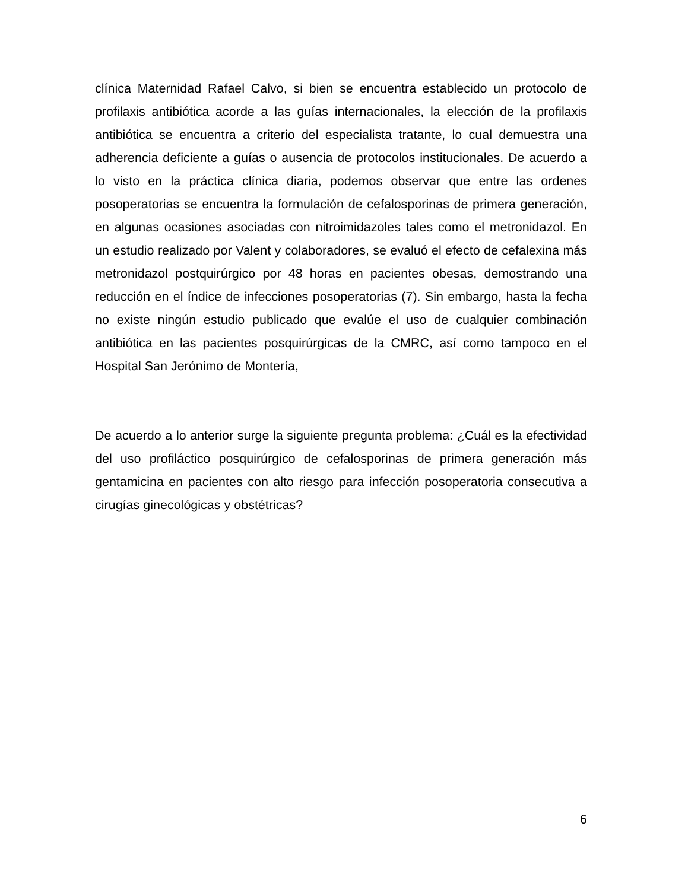clínica Maternidad Rafael Calvo, si bien se encuentra establecido un protocolo de profilaxis antibiótica acorde a las guías internacionales, la elección de la profilaxis antibiótica se encuentra a criterio del especialista tratante, lo cual demuestra una adherencia deficiente a guías o ausencia de protocolos institucionales. De acuerdo a lo visto en la práctica clínica diaria, podemos observar que entre las ordenes posoperatorias se encuentra la formulación de cefalosporinas de primera generación, en algunas ocasiones asociadas con nitroimidazoles tales como el metronidazol. En un estudio realizado por Valent y colaboradores, se evaluó el efecto de cefalexina más metronidazol postquirúrgico por 48 horas en pacientes obesas, demostrando una reducción en el índice de infecciones posoperatorias (7). Sin embargo, hasta la fecha no existe ningún estudio publicado que evalúe el uso de cualquier combinación antibiótica en las pacientes posquirúrgicas de la CMRC, así como tampoco en el Hospital San Jerónimo de Montería,
De acuerdo a lo anterior surge la siguiente pregunta problema: ¿Cuál es la efectividad del uso profiláctico posquirúrgico de cefalosporinas de primera generación más gentamicina en pacientes con alto riesgo para infección posoperatoria consecutiva a cirugías ginecológicas y obstétricas?
6